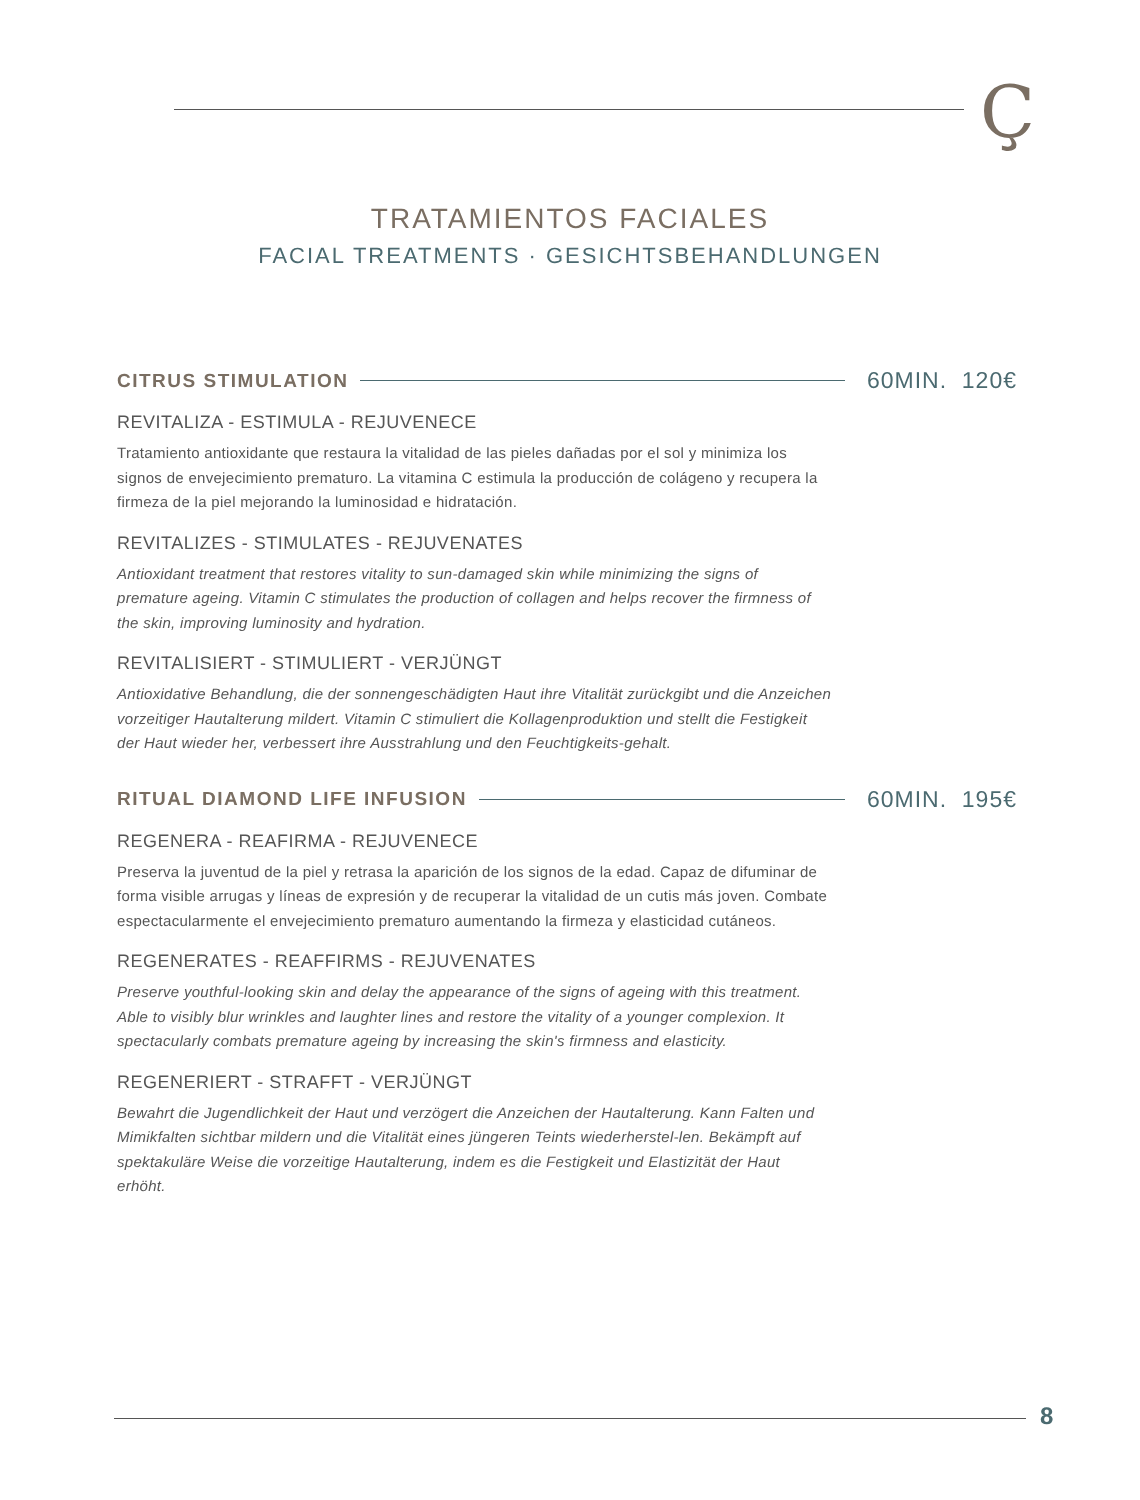Ç
TRATAMIENTOS FACIALES
FACIAL TREATMENTS · GESICHTSBEHANDLUNGEN
CITRUS STIMULATION 60MIN. 120€
REVITALIZA - ESTIMULA - REJUVENECE
Tratamiento antioxidante que restaura la vitalidad de las pieles dañadas por el sol y minimiza los signos de envejecimiento prematuro. La vitamina C estimula la producción de colágeno y recupera la firmeza de la piel mejorando la luminosidad e hidratación.
REVITALIZES - STIMULATES - REJUVENATES
Antioxidant treatment that restores vitality to sun-damaged skin while minimizing the signs of premature ageing. Vitamin C stimulates the production of collagen and helps recover the firmness of the skin, improving luminosity and hydration.
REVITALISIERT - STIMULIERT - VERJÜNGT
Antioxidative Behandlung, die der sonnengeschädigten Haut ihre Vitalität zurückgibt und die Anzeichen vorzeitiger Hautalterung mildert. Vitamin C stimuliert die Kollagenproduktion und stellt die Festigkeit der Haut wieder her, verbessert ihre Ausstrahlung und den Feuchtigkeits-gehalt.
RITUAL DIAMOND LIFE INFUSION 60MIN. 195€
REGENERA - REAFIRMA - REJUVENECE
Preserva la juventud de la piel y retrasa la aparición de los signos de la edad. Capaz de difuminar de forma visible arrugas y líneas de expresión y de recuperar la vitalidad de un cutis más joven. Combate espectacularmente el envejecimiento prematuro aumentando la firmeza y elasticidad cutáneos.
REGENERATES - REAFFIRMS - REJUVENATES
Preserve youthful-looking skin and delay the appearance of the signs of ageing with this treatment. Able to visibly blur wrinkles and laughter lines and restore the vitality of a younger complexion. It spectacularly combats premature ageing by increasing the skin's firmness and elasticity.
REGENERIERT - STRAFFT - VERJÜNGT
Bewahrt die Jugendlichkeit der Haut und verzögert die Anzeichen der Hautalterung. Kann Falten und Mimikfalten sichtbar mildern und die Vitalität eines jüngeren Teints wiederherstel-len. Bekämpft auf spektakuläre Weise die vorzeitige Hautalterung, indem es die Festigkeit und Elastizität der Haut erhöht.
8